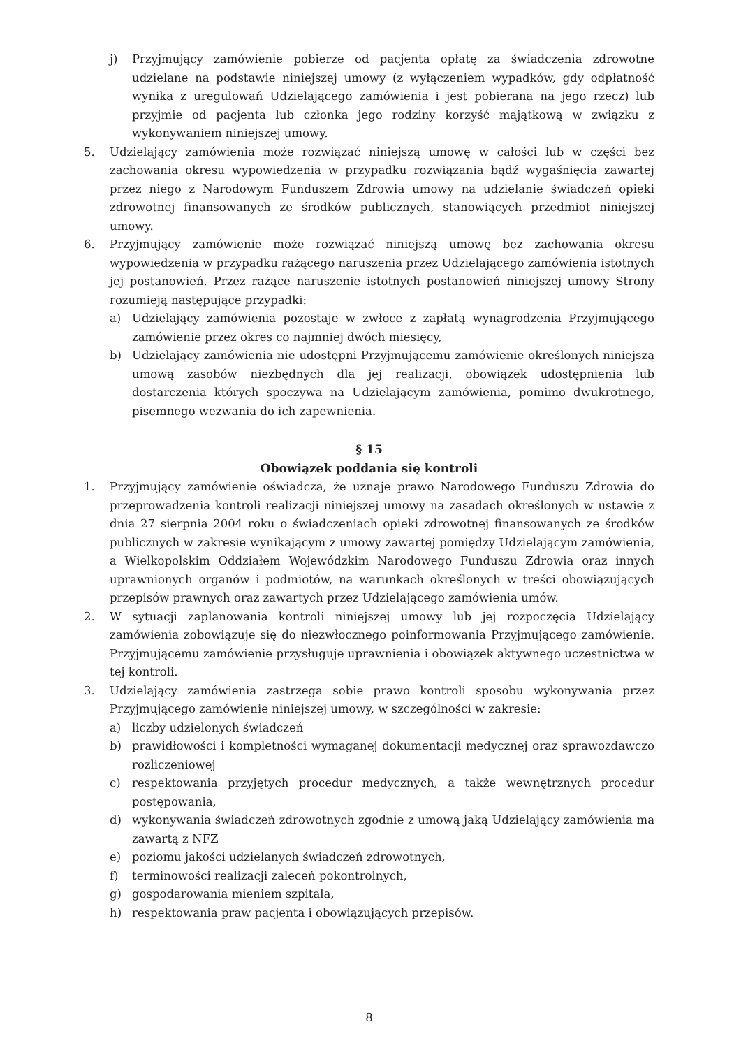j) Przyjmujący zamówienie pobierze od pacjenta opłatę za świadczenia zdrowotne udzielane na podstawie niniejszej umowy (z wyłączeniem wypadków, gdy odpłatność wynika z uregulowań Udzielającego zamówienia i jest pobierana na jego rzecz) lub przyjmie od pacjenta lub członka jego rodziny korzyść majątkową w związku z wykonywaniem niniejszej umowy.
5. Udzielający zamówienia może rozwiązać niniejszą umowę w całości lub w części bez zachowania okresu wypowiedzenia w przypadku rozwiązania bądź wygaśnięcia zawartej przez niego z Narodowym Funduszem Zdrowia umowy na udzielanie świadczeń opieki zdrowotnej finansowanych ze środków publicznych, stanowiących przedmiot niniejszej umowy.
6. Przyjmujący zamówienie może rozwiązać niniejszą umowę bez zachowania okresu wypowiedzenia w przypadku rażącego naruszenia przez Udzielającego zamówienia istotnych jej postanowień. Przez rażące naruszenie istotnych postanowień niniejszej umowy Strony rozumieją następujące przypadki:
a) Udzielający zamówienia pozostaje w zwłoce z zapłatą wynagrodzenia Przyjmującego zamówienie przez okres co najmniej dwóch miesięcy,
b) Udzielający zamówienia nie udostępni Przyjmującemu zamówienie określonych niniejszą umową zasobów niezbędnych dla jej realizacji, obowiązek udostępnienia lub dostarczenia których spoczywa na Udzielającym zamówienia, pomimo dwukrotnego, pisemnego wezwania do ich zapewnienia.
§ 15
Obowiązek poddania się kontroli
1. Przyjmujący zamówienie oświadcza, że uznaje prawo Narodowego Funduszu Zdrowia do przeprowadzenia kontroli realizacji niniejszej umowy na zasadach określonych w ustawie z dnia 27 sierpnia 2004 roku o świadczeniach opieki zdrowotnej finansowanych ze środków publicznych w zakresie wynikającym z umowy zawartej pomiędzy Udzielającym zamówienia, a Wielkopolskim Oddziałem Wojewódzkim Narodowego Funduszu Zdrowia oraz innych uprawnionych organów i podmiotów, na warunkach określonych w treści obowiązujących przepisów prawnych oraz zawartych przez Udzielającego zamówienia umów.
2. W sytuacji zaplanowania kontroli niniejszej umowy lub jej rozpoczęcia Udzielający zamówienia zobowiązuje się do niezwłocznego poinformowania Przyjmującego zamówienie. Przyjmującemu zamówienie przysługuje uprawnienia i obowiązek aktywnego uczestnictwa w tej kontroli.
3. Udzielający zamówienia zastrzega sobie prawo kontroli sposobu wykonywania przez Przyjmującego zamówienie niniejszej umowy, w szczególności w zakresie:
a) liczby udzielonych świadczeń
b) prawidłowości i kompletności wymaganej dokumentacji medycznej oraz sprawozdawczo rozliczeniowej
c) respektowania przyjętych procedur medycznych, a także wewnętrznych procedur postępowania,
d) wykonywania świadczeń zdrowotnych zgodnie z umową jaką Udzielający zamówienia ma zawartą z NFZ
e) poziomu jakości udzielanych świadczeń zdrowotnych,
f) terminowości realizacji zaleceń pokontrolnych,
g) gospodarowania mieniem szpitala,
h) respektowania praw pacjenta i obowiązujących przepisów.
8